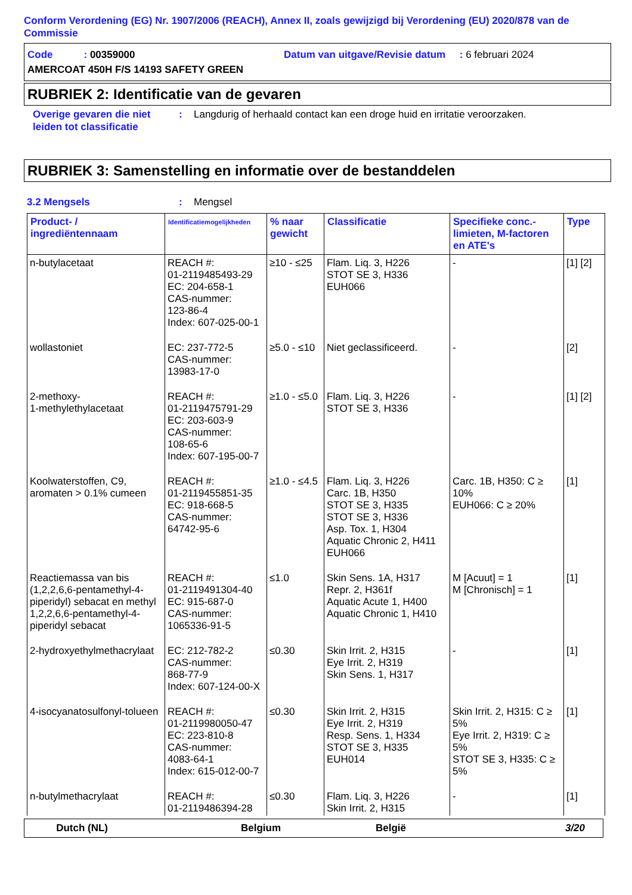Conform Verordening (EG) Nr. 1907/2006 (REACH), Annex II, zoals gewijzigd bij Verordening (EU) 2020/878 van de Commissie
Code : 00359000 Datum van uitgave/Revisie datum : 6 februari 2024
AMERCOAT 450H F/S 14193 SAFETY GREEN
RUBRIEK 2: Identificatie van de gevaren
Overige gevaren die niet leiden tot classificatie: Langdurig of herhaald contact kan een droge huid en irritatie veroorzaken.
RUBRIEK 3: Samenstelling en informatie over de bestanddelen
3.2 Mengsels: Mengsel
| Product- / ingrediëntennaam | Identificatiemogelijkheden | % naar gewicht | Classificatie | Specifieke conc.-limieten, M-factoren en ATE's | Type |
| --- | --- | --- | --- | --- | --- |
| n-butylacetaat | REACH #: 01-2119485493-29 EC: 204-658-1 CAS-nummer: 123-86-4 Index: 607-025-00-1 | ≥10 - ≤25 | Flam. Liq. 3, H226 STOT SE 3, H336 EUH066 | - | [1] [2] |
| wollastoniet | EC: 237-772-5 CAS-nummer: 13983-17-0 | ≥5.0 - ≤10 | Niet geclassificeerd. | - | [2] |
| 2-methoxy- 1-methylethylacetaat | REACH #: 01-2119475791-29 EC: 203-603-9 CAS-nummer: 108-65-6 Index: 607-195-00-7 | ≥1.0 - ≤5.0 | Flam. Liq. 3, H226 STOT SE 3, H336 | - | [1] [2] |
| Koolwaterstoffen, C9, aromaten > 0.1% cumeen | REACH #: 01-2119455851-35 EC: 918-668-5 CAS-nummer: 64742-95-6 | ≥1.0 - ≤4.5 | Flam. Liq. 3, H226 Carc. 1B, H350 STOT SE 3, H335 STOT SE 3, H336 Asp. Tox. 1, H304 Aquatic Chronic 2, H411 EUH066 | Carc. 1B, H350: C ≥ 10% EUH066: C ≥ 20% | [1] |
| Reactiemassa van bis (1,2,2,6,6-pentamethyl-4-piperidyl) sebacat en methyl 1,2,2,6,6-pentamethyl-4-piperidyl sebacat | REACH #: 01-2119491304-40 EC: 915-687-0 CAS-nummer: 1065336-91-5 | ≤1.0 | Skin Sens. 1A, H317 Repr. 2, H361f Aquatic Acute 1, H400 Aquatic Chronic 1, H410 | M [Acuut] = 1 M [Chronisch] = 1 | [1] |
| 2-hydroxyethylmethacrylaat | EC: 212-782-2 CAS-nummer: 868-77-9 Index: 607-124-00-X | ≤0.30 | Skin Irrit. 2, H315 Eye Irrit. 2, H319 Skin Sens. 1, H317 | - | [1] |
| 4-isocyanatosulfonyl-tolueen | REACH #: 01-2119980050-47 EC: 223-810-8 CAS-nummer: 4083-64-1 Index: 615-012-00-7 | ≤0.30 | Skin Irrit. 2, H315 Eye Irrit. 2, H319 Resp. Sens. 1, H334 STOT SE 3, H335 EUH014 | Skin Irrit. 2, H315: C ≥ 5% Eye Irrit. 2, H319: C ≥ 5% STOT SE 3, H335: C ≥ 5% | [1] |
| n-butylmethacrylaat | REACH #: 01-2119486394-28 | ≤0.30 | Flam. Liq. 3, H226 Skin Irrit. 2, H315 | - | [1] |
Dutch (NL) Belgium België 3/20